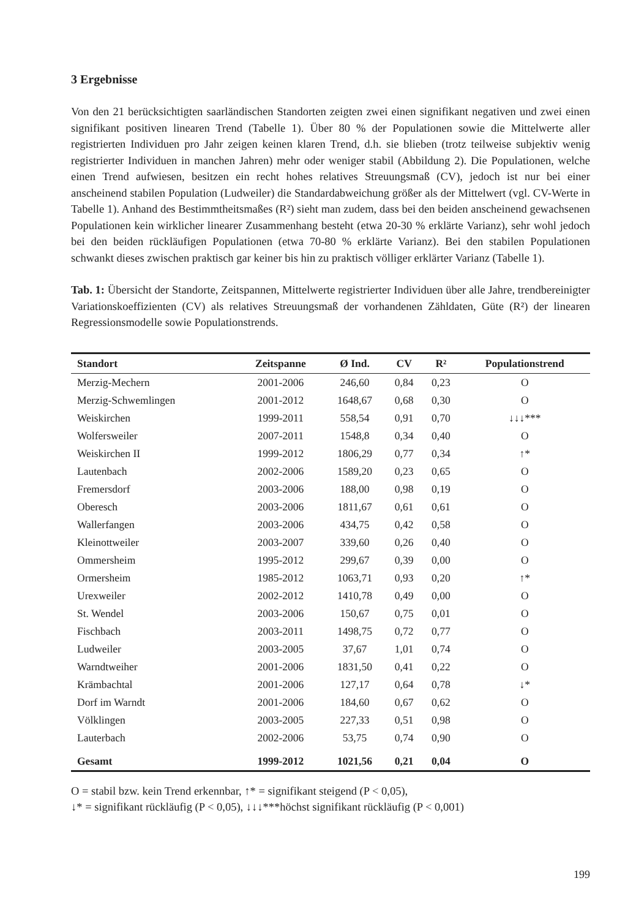3 Ergebnisse
Von den 21 berücksichtigten saarländischen Standorten zeigten zwei einen signifikant negativen und zwei einen signifikant positiven linearen Trend (Tabelle 1). Über 80 % der Populationen sowie die Mittelwerte aller registrierten Individuen pro Jahr zeigen keinen klaren Trend, d.h. sie blieben (trotz teilweise subjektiv wenig registrierter Individuen in manchen Jahren) mehr oder weniger stabil (Abbildung 2). Die Populationen, welche einen Trend aufwiesen, besitzen ein recht hohes relatives Streuungsmaß (CV), jedoch ist nur bei einer anscheinend stabilen Population (Ludweiler) die Standardabweichung größer als der Mittelwert (vgl. CV-Werte in Tabelle 1). Anhand des Bestimmtheitsmaßes (R²) sieht man zudem, dass bei den beiden anscheinend gewachsenen Populationen kein wirklicher linearer Zusammenhang besteht (etwa 20-30 % erklärte Varianz), sehr wohl jedoch bei den beiden rückläufigen Populationen (etwa 70-80 % erklärte Varianz). Bei den stabilen Populationen schwankt dieses zwischen praktisch gar keiner bis hin zu praktisch völliger erklärter Varianz (Tabelle 1).
Tab. 1: Übersicht der Standorte, Zeitspannen, Mittelwerte registrierter Individuen über alle Jahre, trendbereinigter Variationskoeffizienten (CV) als relatives Streuungsmaß der vorhandenen Zähldaten, Güte (R²) der linearen Regressionsmodelle sowie Populationstrends.
| Standort | Zeitspanne | Ø Ind. | CV | R² | Populationstrend |
| --- | --- | --- | --- | --- | --- |
| Merzig-Mechern | 2001-2006 | 246,60 | 0,84 | 0,23 | O |
| Merzig-Schwemlingen | 2001-2012 | 1648,67 | 0,68 | 0,30 | O |
| Weiskirchen | 1999-2011 | 558,54 | 0,91 | 0,70 | ↓↓↓*** |
| Wolfersweiler | 2007-2011 | 1548,8 | 0,34 | 0,40 | O |
| Weiskirchen II | 1999-2012 | 1806,29 | 0,77 | 0,34 | ↑* |
| Lautenbach | 2002-2006 | 1589,20 | 0,23 | 0,65 | O |
| Fremersdorf | 2003-2006 | 188,00 | 0,98 | 0,19 | O |
| Oberesch | 2003-2006 | 1811,67 | 0,61 | 0,61 | O |
| Wallerfangen | 2003-2006 | 434,75 | 0,42 | 0,58 | O |
| Kleinottweiler | 2003-2007 | 339,60 | 0,26 | 0,40 | O |
| Ommersheim | 1995-2012 | 299,67 | 0,39 | 0,00 | O |
| Ormersheim | 1985-2012 | 1063,71 | 0,93 | 0,20 | ↑* |
| Urexweiler | 2002-2012 | 1410,78 | 0,49 | 0,00 | O |
| St. Wendel | 2003-2006 | 150,67 | 0,75 | 0,01 | O |
| Fischbach | 2003-2011 | 1498,75 | 0,72 | 0,77 | O |
| Ludweiler | 2003-2005 | 37,67 | 1,01 | 0,74 | O |
| Warndtweiher | 2001-2006 | 1831,50 | 0,41 | 0,22 | O |
| Krämbachtal | 2001-2006 | 127,17 | 0,64 | 0,78 | ↓* |
| Dorf im Warndt | 2001-2006 | 184,60 | 0,67 | 0,62 | O |
| Völklingen | 2003-2005 | 227,33 | 0,51 | 0,98 | O |
| Lauterbach | 2002-2006 | 53,75 | 0,74 | 0,90 | O |
| Gesamt | 1999-2012 | 1021,56 | 0,21 | 0,04 | O |
O = stabil bzw. kein Trend erkennbar, ↑* = signifikant steigend (P < 0,05),
↓* = signifikant rückläufig (P < 0,05), ↓↓↓***höchst signifikant rückläufig (P < 0,001)
199